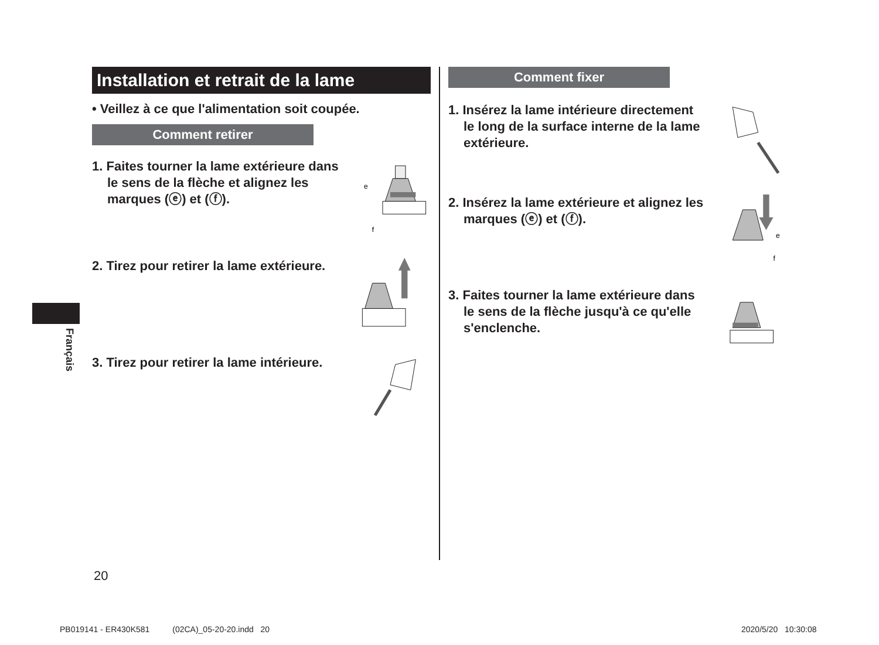Français
Installation et retrait de la lame
• Veillez à ce que l'alimentation soit coupée.
Comment retirer
1. Faites tourner la lame extérieure dans le sens de la flèche et alignez les marques (ⓔ) et (ⓕ).
e
f
2. Tirez pour retirer la lame extérieure.
3. Tirez pour retirer la lame intérieure.
Comment fixer
1. Insérez la lame intérieure directement le long de la surface interne de la lame extérieure.
2. Insérez la lame extérieure et alignez les marques (ⓔ) et (ⓕ).
e
f
3. Faites tourner la lame extérieure dans le sens de la flèche jusqu'à ce qu'elle s'enclenche.
20
PB019141 - ER430K581 (02CA)_05-20-20.indd 20
2020/5/20 10:30:08